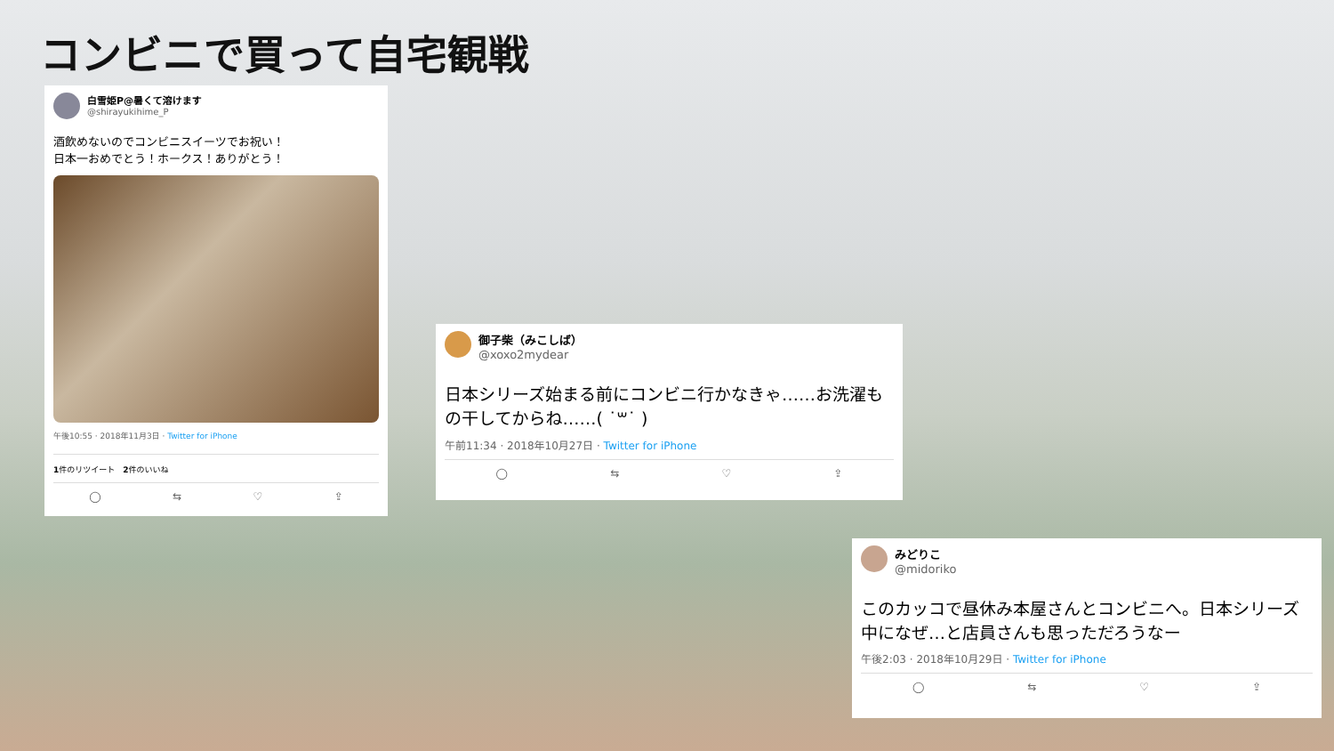コンビニで買って自宅観戦
白雪姫P@暑くて溶けます
@shirayukihime_P
酒飲めないのでコンビニスイーツでお祝い！
日本一おめでとう！ホークス！ありがとう！
午後10:55 · 2018年11月3日 · Twitter for iPhone
1件のリツイート　2件のいいね
◯ ⇆ ♡ ⇪
御子柴（みこしば）
@xoxo2mydear
日本シリーズ始まる前にコンビニ行かなきゃ……お洗濯もの干してからね……( ˙꒳˙ )
午前11:34 · 2018年10月27日 · Twitter for iPhone
◯ ⇆ ♡ ⇪
みどりこ
@midoriko
このカッコで昼休み本屋さんとコンビニへ。日本シリーズ中になぜ…と店員さんも思っただろうなー
午後2:03 · 2018年10月29日 · Twitter for iPhone
◯ ⇆ ♡ ⇪